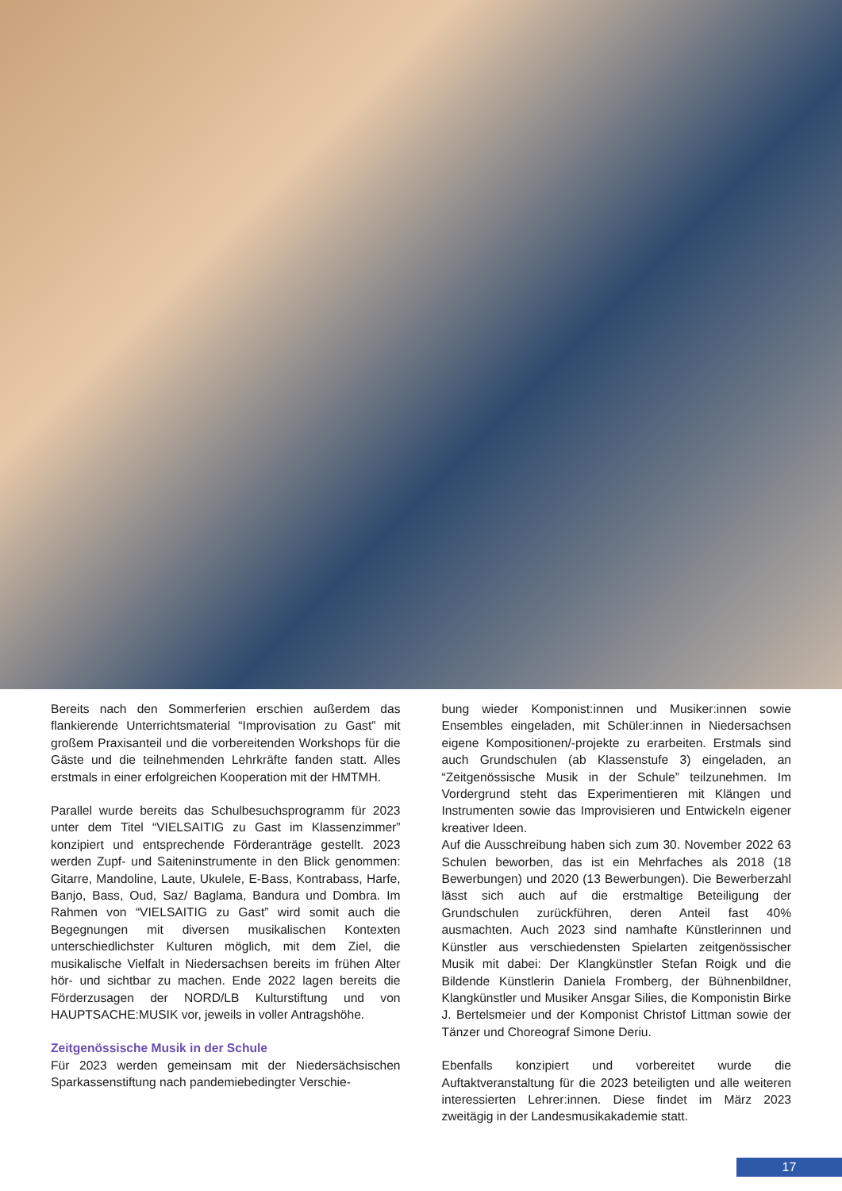Bereits nach den Sommerferien erschien außerdem das flankierende Unterrichtsmaterial “Improvisation zu Gast” mit großem Praxisanteil und die vorbereitenden Workshops für die Gäste und die teilnehmenden Lehrkräfte fanden statt. Alles erstmals in einer erfolgreichen Kooperation mit der HMTMH.
Parallel wurde bereits das Schulbesuchsprogramm für 2023 unter dem Titel “VIELSAITIG zu Gast im Klassenzimmer” konzipiert und entsprechende Förderanträge gestellt. 2023 werden Zupf- und Saiteninstrumente in den Blick genommen: Gitarre, Mandoline, Laute, Ukulele, E-Bass, Kontrabass, Harfe, Banjo, Bass, Oud, Saz/ Baglama, Bandura und Dombra. Im Rahmen von “VIELSAITIG zu Gast” wird somit auch die Begegnungen mit diversen musikalischen Kontexten unterschiedlichster Kulturen möglich, mit dem Ziel, die musikalische Vielfalt in Niedersachsen bereits im frühen Alter hör- und sichtbar zu machen. Ende 2022 lagen bereits die Förderzusagen der NORD/LB Kulturstiftung und von HAUPTSACHE:MUSIK vor, jeweils in voller Antragshöhe.
Zeitgenössische Musik in der Schule
Für 2023 werden gemeinsam mit der Niedersächsischen Sparkassenstiftung nach pandemiebedingter Verschie-
bung wieder Komponist:innen und Musiker:innen sowie Ensembles eingeladen, mit Schüler:innen in Niedersachsen eigene Kompositionen/-projekte zu erarbeiten. Erstmals sind auch Grundschulen (ab Klassenstufe 3) eingeladen, an “Zeitgenössische Musik in der Schule” teilzunehmen. Im Vordergrund steht das Experimentieren mit Klängen und Instrumenten sowie das Improvisieren und Entwickeln eigener kreativer Ideen.
Auf die Ausschreibung haben sich zum 30. November 2022 63 Schulen beworben, das ist ein Mehrfaches als 2018 (18 Bewerbungen) und 2020 (13 Bewerbungen). Die Bewerberzahl lässt sich auch auf die erstmaltige Beteiligung der Grundschulen zurückführen, deren Anteil fast 40% ausmachten. Auch 2023 sind namhafte Künstlerinnen und Künstler aus verschiedensten Spielarten zeitgenössischer Musik mit dabei: Der Klangkünstler Stefan Roigk und die Bildende Künstlerin Daniela Fromberg, der Bühnenbildner, Klangkünstler und Musiker Ansgar Silies, die Komponistin Birke J. Bertelsmeier und der Komponist Christof Littman sowie der Tänzer und Choreograf Simone Deriu.
Ebenfalls konzipiert und vorbereitet wurde die Auftaktveranstaltung für die 2023 beteiligten und alle weiteren interessierten Lehrer:innen. Diese findet im März 2023 zweitägig in der Landesmusikakademie statt.
17